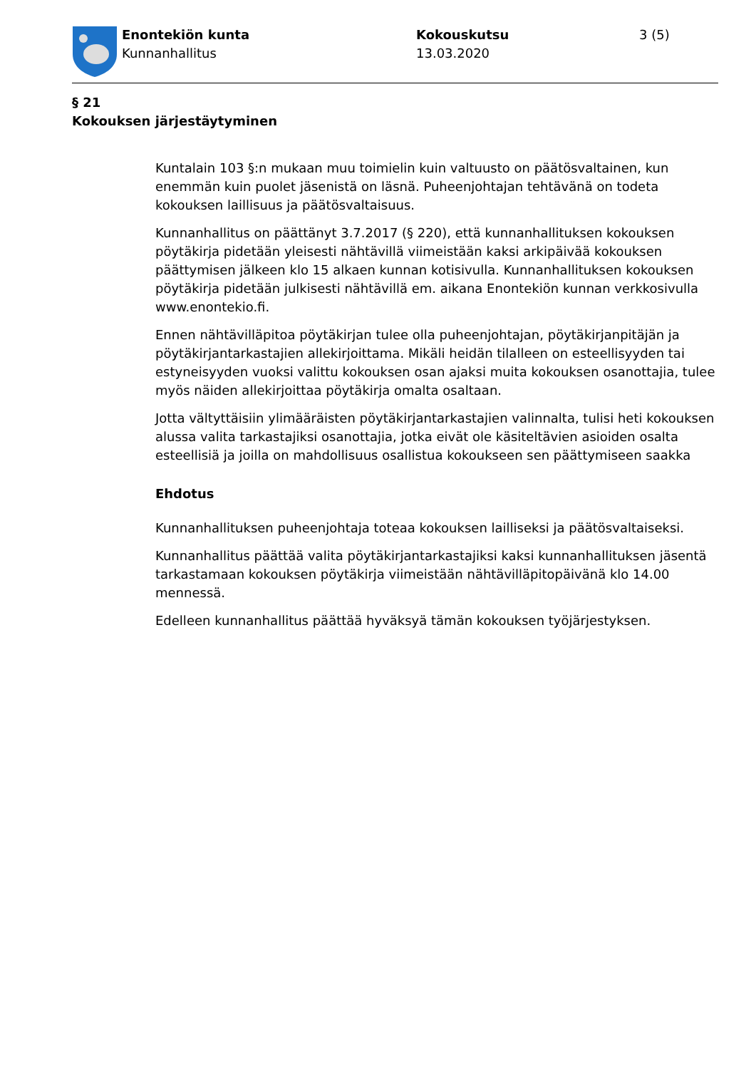Enontekiön kunta
Kunnanhallitus
Kokouskutsu
13.03.2020
3 (5)
§ 21
Kokouksen järjestäytyminen
Kuntalain 103 §:n mukaan muu toimielin kuin valtuusto on päätösvaltainen, kun enemmän kuin puolet jäsenistä on läsnä. Puheenjohtajan tehtävänä on todeta kokouksen laillisuus ja päätösvaltaisuus.
Kunnanhallitus on päättänyt 3.7.2017 (§ 220), että kunnanhallituksen kokouksen pöytäkirja pidetään yleisesti nähtävillä viimeistään kaksi arkipäivää kokouksen päättymisen jälkeen klo 15 alkaen kunnan kotisivulla. Kunnanhallituksen kokouksen pöytäkirja pidetään julkisesti nähtävillä em. aikana Enontekiön kunnan verkkosivulla www.enontekio.fi.
Ennen nähtävilläpitoa pöytäkirjan tulee olla puheenjohtajan, pöytäkirjanpitäjän ja pöytäkirjantarkastajien allekirjoittama. Mikäli heidän tilalleen on esteellisyyden tai estyneisyyden vuoksi valittu kokouksen osan ajaksi muita kokouksen osanottajia, tulee myös näiden allekirjoittaa pöytäkirja omalta osaltaan.
Jotta vältyttäisiin ylimääräisten pöytäkirjantarkastajien valinnalta, tulisi heti kokouksen alussa valita tarkastajiksi osanottajia, jotka eivät ole käsiteltävien asioiden osalta esteellisiä ja joilla on mahdollisuus osallistua kokoukseen sen päättymiseen saakka
Ehdotus
Kunnanhallituksen puheenjohtaja toteaa kokouksen lailliseksi ja päätösvaltaiseksi.
Kunnanhallitus päättää valita pöytäkirjantarkastajiksi kaksi kunnanhallituksen jäsentä tarkastamaan kokouksen pöytäkirja viimeistään nähtävilläpitopäivänä klo 14.00 mennessä.
Edelleen kunnanhallitus päättää hyväksyä tämän kokouksen työjärjestyksen.